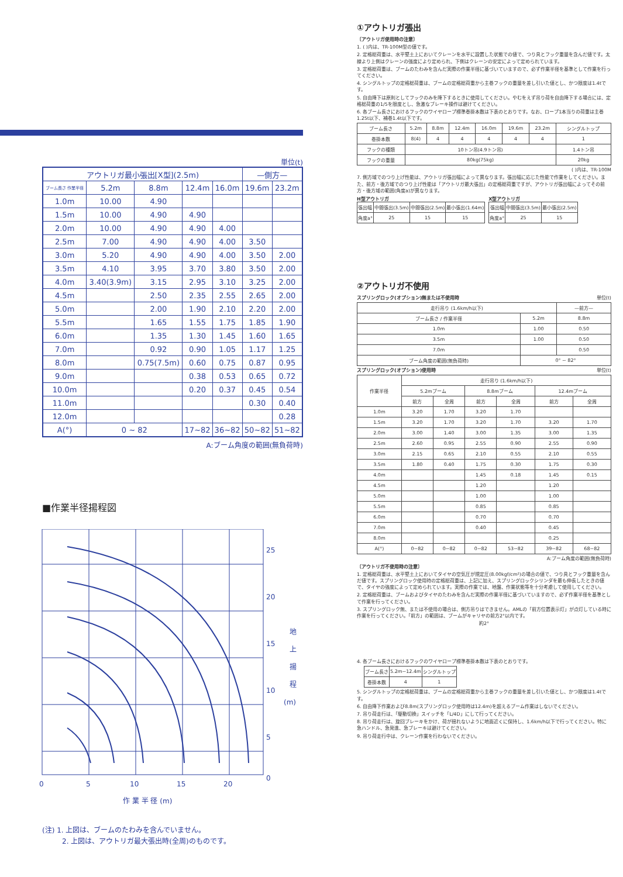単位(t)
| アウトリガ最小張出[X型](2.5m) | | | | | —側方— | |
| --- | --- | --- | --- | --- | --- | --- |
| ブーム長さ 作業半径 | 5.2m | 8.8m | 12.4m | 16.0m | 19.6m | 23.2m |
| 1.0m | 10.00 | 4.90 | | | | |
| 1.5m | 10.00 | 4.90 | 4.90 | | | |
| 2.0m | 10.00 | 4.90 | 4.90 | 4.00 | | |
| 2.5m | 7.00 | 4.90 | 4.90 | 4.00 | 3.50 | |
| 3.0m | 5.20 | 4.90 | 4.90 | 4.00 | 3.50 | 2.00 |
| 3.5m | 4.10 | 3.95 | 3.70 | 3.80 | 3.50 | 2.00 |
| 4.0m | 3.40(3.9m) | 3.15 | 2.95 | 3.10 | 3.25 | 2.00 |
| 4.5m | | 2.50 | 2.35 | 2.55 | 2.65 | 2.00 |
| 5.0m | | 2.00 | 1.90 | 2.10 | 2.20 | 2.00 |
| 5.5m | | 1.65 | 1.55 | 1.75 | 1.85 | 1.90 |
| 6.0m | | 1.35 | 1.30 | 1.45 | 1.60 | 1.65 |
| 7.0m | | 0.92 | 0.90 | 1.05 | 1.17 | 1.25 |
| 8.0m | | 0.75(7.5m) | 0.60 | 0.75 | 0.87 | 0.95 |
| 9.0m | | | 0.38 | 0.53 | 0.65 | 0.72 |
| 10.0m | | | 0.20 | 0.37 | 0.45 | 0.54 |
| 11.0m | | | | | 0.30 | 0.40 |
| 12.0m | | | | | | 0.28 |
| A(°) | 0 ~ 82 | | 17~82 | 36~82 | 50~82 | 51~82 |
A:ブーム角度の範囲(無負荷時)
■作業半径揚程図
25
20
15
10
5
0
0
5
10
15
20
地
上
揚
程
(m)
作 業 半 径 (m)
(注) 1. 上図は、ブームのたわみを含んでいません。
2. 上図は、アウトリガ最大張出時(全周)のものです。
①アウトリガ張出
〔アウトリガ使用時の注意〕
1. ( )内は、TR-100M型の値です。
2. 定格総荷重は、水平堅土上においてクレーンを水平に設置した状態での値で、つり具とフック重量を含んだ値です。太線より上側はクレーンの強度により定められ、下側はクレーンの安定によって定められています。
3. 定格総荷重は、ブームのたわみを含んだ実際の作業半径に基づいていますので、必ず作業半径を基準として作業を行ってください。
4. シングルトップの定格総荷重は、ブームの定格総荷重から主巻フックの重量を差し引いた値とし、かつ限度は1.4tです。
5. 自由降下は原則としてフックのみを降下するときに使用してください。やむをえず吊り荷を自由降下する場合には、定格総荷重の1/5を限度とし、急激なブレーキ操作は避けてください。
6. 各ブーム長さにおけるフックのワイヤロープ標準巻掛本数は下表のとおりです。なお、ロープ1本当りの荷重は主巻1.25t以下、補巻1.4t以下です。
| ブーム長さ | 5.2m | 8.8m | 12.4m | 16.0m | 19.6m | 23.2m | シングルトップ |
| 巻掛本数 | 8(4) | 4 | 4 | 4 | 4 | 4 | 1 |
| フックの種類 | 10トン吊(4.9トン吊) | | | | | | 1.4トン吊 |
| フックの重量 | 80kg(75kg) | | | | | | 20kg |
( )内は、TR-100M
7. 側方域でのつり上げ性能は、アウトリガ張出幅によって異なります。張出幅に応じた性能で作業をしてください。また、前方・後方域でのつり上げ性能は「アウトリガ最大張出」の定格総荷重ですが、アウトリガ張出幅によってその前方・後方域の範囲(角度a)が異なります。
H型アウトリガ
| 張出幅 | 中間張出(3.5m) | 中間張出(2.5m) | 最小張出(1.64m) |
| 角度a° | 25 | 15 | 15 |
X型アウトリガ
| 張出幅 | 中間張出(3.5m) | 最小張出(2.5m) |
| 角度a° | 25 | 15 |
②アウトリガ不使用
スプリングロック(オプション)無または不使用時 単位(t)
| 走行吊り (1.6km/h以下) | | —前方— |
| ブーム長さ / 作業半径 | 5.2m | 8.8m |
| 1.0m | 1.00 | 0.50 |
| 3.5m | 1.00 | 0.50 |
| 7.0m | | 0.50 |
| ブーム角度の範囲(無負荷時) | 0° ~ 82° | |
スプリングロック(オプション)使用時 単位(t)
| 作業半径 | 走行吊り (1.6km/h以下) | | | | | |
| | 5.2mブーム | | 8.8mブーム | | 12.4mブーム | |
| | 前方 | 全周 | 前方 | 全周 | 前方 | 全周 |
| 1.0m | 3.20 | 1.70 | 3.20 | 1.70 | | |
| 1.5m | 3.20 | 1.70 | 3.20 | 1.70 | 3.20 | 1.70 |
| 2.0m | 3.00 | 1.40 | 3.00 | 1.35 | 3.00 | 1.35 |
| 2.5m | 2.60 | 0.95 | 2.55 | 0.90 | 2.55 | 0.90 |
| 3.0m | 2.15 | 0.65 | 2.10 | 0.55 | 2.10 | 0.55 |
| 3.5m | 1.80 | 0.40 | 1.75 | 0.30 | 1.75 | 0.30 |
| 4.0m | | | 1.45 | 0.18 | 1.45 | 0.15 |
| 4.5m | | | 1.20 | | 1.20 | |
| 5.0m | | | 1.00 | | 1.00 | |
| 5.5m | | | 0.85 | | 0.85 | |
| 6.0m | | | 0.70 | | 0.70 | |
| 7.0m | | | 0.40 | | 0.45 | |
| 8.0m | | | | | 0.25 | |
| A(°) | 0~82 | 0~82 | 0~82 | 53~82 | 39~82 | 68~82 |
A:ブーム角度の範囲(無負荷時)
〔アウトリガ不使用時の注意〕
1. 定格総荷重は、水平堅土上においてタイヤの空気圧が規定圧(8.00kgf/cm²)の場合の値で、つり具とフック重量を含んだ値です。スプリングロック使用時の定格総荷重は、上記に加え、スプリングロックシリンダを最も伸長したときの値で、タイヤの強度によって定められています。実際の作業では、地盤、作業状態等を十分考慮して使用してください。
2. 定格総荷重は、ブームおよびタイヤのたわみを含んだ実際の作業半径に基づいていますので、必ず作業半径を基準として作業を行ってください。
3. スプリングロック無、または不使用の場合は、側方吊りはできません。AMLの「前方位置表示灯」が点灯している時に作業を行ってください。「前方」の範囲は、ブームがキャリヤの前方2°以内です。
約2°
4. 各ブーム長さにおけるフックのワイヤロープ標準巻掛本数は下表のとおりです。
| ブーム長さ | 5.2m~12.4m | シングルトップ |
| 巻掛本数 | 4 | 1 |
5. シングルトップの定格総荷重は、ブームの定格総荷重から主巻フックの重量を差し引いた値とし、かつ限度は1.4tです。
6. 自由降下作業および8.8m(スプリングロック使用時は12.4m)を超えるブーム作業はしないでください。
7. 吊り荷走行は、「駆動切換」スイッチを「L/4D」にして行ってください。
8. 吊り荷走行は、旋回ブレーキをかけ、荷が揺れないように地面近くに保持し、1.6km/h以下で行ってください。特に急ハンドル、急発進、急ブレーキは避けてください。
9. 吊り荷走行中は、クレーン作業を行わないでください。